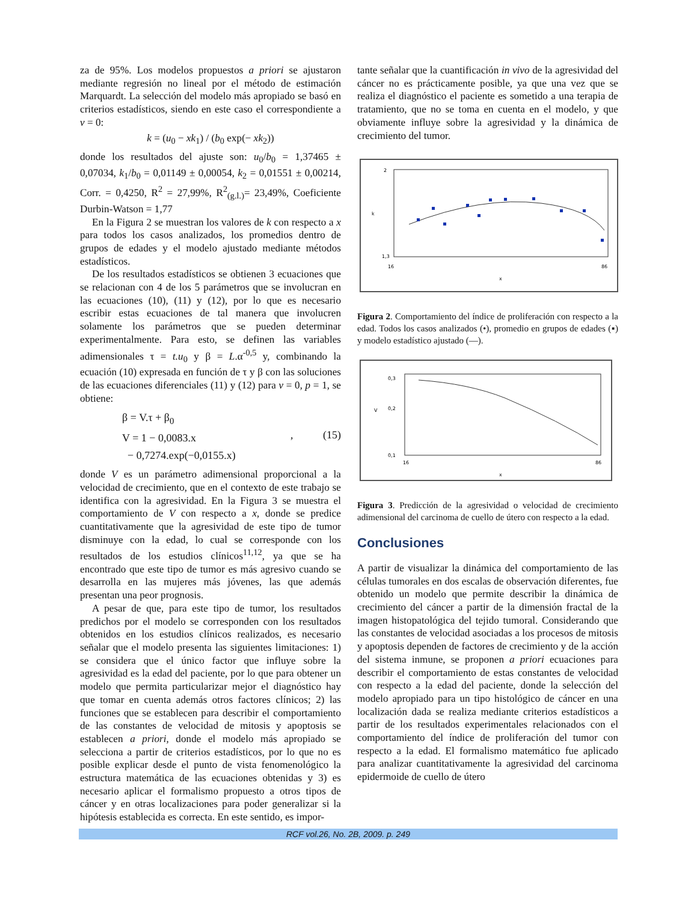za de 95%. Los modelos propuestos a priori se ajustaron mediante regresión no lineal por el método de estimación Marquardt. La selección del modelo más apropiado se basó en criterios estadísticos, siendo en este caso el correspondiente a v = 0:
k = (u<sub>0</sub> − xk<sub>1</sub>) / (b<sub>0</sub> exp(− xk<sub>2</sub>))
donde los resultados del ajuste son: u<sub>0</sub>/b<sub>0</sub> = 1,37465 ± 0,07034, k<sub>1</sub>/b<sub>0</sub> = 0,01149 ± 0,00054, k<sub>2</sub> = 0,01551 ± 0,00214, Corr. = 0,4250, R<sup>2</sup> = 27,99%, R<sup>2</sup><sub>(g.l.)</sub>= 23,49%, Coeficiente Durbin-Watson = 1,77
En la Figura 2 se muestran los valores de k con respecto a x para todos los casos analizados, los promedios dentro de grupos de edades y el modelo ajustado mediante métodos estadísticos.
De los resultados estadísticos se obtienen 3 ecuaciones que se relacionan con 4 de los 5 parámetros que se involucran en las ecuaciones (10), (11) y (12), por lo que es necesario escribir estas ecuaciones de tal manera que involucren solamente los parámetros que se pueden determinar experimentalmente. Para esto, se definen las variables adimensionales τ = t.u<sub>0</sub> y β = L.α<sup>-0,5</sup> y, combinando la ecuación (10) expresada en función de τ y β con las soluciones de las ecuaciones diferenciales (11) y (12) para v = 0, p = 1, se obtiene:
β = V.τ + β<sub>0</sub>
V = 1 − 0,0083.x
− 0,7274.exp(−0,0155.x)
, (15)
donde V es un parámetro adimensional proporcional a la velocidad de crecimiento, que en el contexto de este trabajo se identifica con la agresividad. En la Figura 3 se muestra el comportamiento de V con respecto a x, donde se predice cuantitativamente que la agresividad de este tipo de tumor disminuye con la edad, lo cual se corresponde con los resultados de los estudios clínicos<sup>11,12</sup>, ya que se ha encontrado que este tipo de tumor es más agresivo cuando se desarrolla en las mujeres más jóvenes, las que además presentan una peor prognosis.
A pesar de que, para este tipo de tumor, los resultados predichos por el modelo se corresponden con los resultados obtenidos en los estudios clínicos realizados, es necesario señalar que el modelo presenta las siguientes limitaciones: 1) se considera que el único factor que influye sobre la agresividad es la edad del paciente, por lo que para obtener un modelo que permita particularizar mejor el diagnóstico hay que tomar en cuenta además otros factores clínicos; 2) las funciones que se establecen para describir el comportamiento de las constantes de velocidad de mitosis y apoptosis se establecen a priori, donde el modelo más apropiado se selecciona a partir de criterios estadísticos, por lo que no es posible explicar desde el punto de vista fenomenológico la estructura matemática de las ecuaciones obtenidas y 3) es necesario aplicar el formalismo propuesto a otros tipos de cáncer y en otras localizaciones para poder generalizar si la hipótesis establecida es correcta. En este sentido, es impor-
tante señalar que la cuantificación in vivo de la agresividad del cáncer no es prácticamente posible, ya que una vez que se realiza el diagnóstico el paciente es sometido a una terapia de tratamiento, que no se toma en cuenta en el modelo, y que obviamente influye sobre la agresividad y la dinámica de crecimiento del tumor.
2
1,3
16
86
x
k
Figura 2. Comportamiento del índice de proliferación con respecto a la edad. Todos los casos analizados (•), promedio en grupos de edades (▪) y modelo estadístico ajustado (—).
0,3
0,2
0,1
16
86
x
V
Figura 3. Predicción de la agresividad o velocidad de crecimiento adimensional del carcinoma de cuello de útero con respecto a la edad.
Conclusiones
A partir de visualizar la dinámica del comportamiento de las células tumorales en dos escalas de observación diferentes, fue obtenido un modelo que permite describir la dinámica de crecimiento del cáncer a partir de la dimensión fractal de la imagen histopatológica del tejido tumoral. Considerando que las constantes de velocidad asociadas a los procesos de mitosis y apoptosis dependen de factores de crecimiento y de la acción del sistema inmune, se proponen a priori ecuaciones para describir el comportamiento de estas constantes de velocidad con respecto a la edad del paciente, donde la selección del modelo apropiado para un tipo histológico de cáncer en una localización dada se realiza mediante criterios estadísticos a partir de los resultados experimentales relacionados con el comportamiento del índice de proliferación del tumor con respecto a la edad. El formalismo matemático fue aplicado para analizar cuantitativamente la agresividad del carcinoma epidermoide de cuello de útero
RCF vol.26, No. 2B, 2009. p. 249